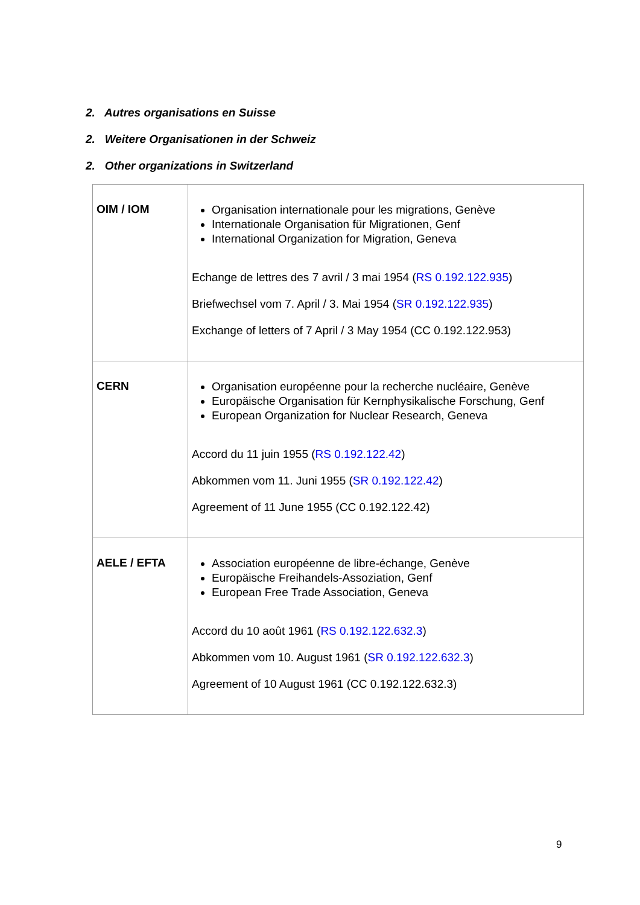2. Autres organisations en Suisse
2. Weitere Organisationen in der Schweiz
2. Other organizations in Switzerland
| OIM / IOM | Organisation internationale pour les migrations, Genève Internationale Organisation für Migrationen, Genf International Organization for Migration, Geneva Echange de lettres des 7 avril / 3 mai 1954 ( RS 0.192.122.935 ) Briefwechsel vom 7. April / 3. Mai 1954 ( SR 0.192.122.935 ) Exchange of letters of 7 April / 3 May 1954 (CC 0.192.122.953) |
| CERN | Organisation européenne pour la recherche nucléaire, Genève Europäische Organisation für Kernphysikalische Forschung, Genf European Organization for Nuclear Research, Geneva Accord du 11 juin 1955 ( RS 0.192.122.42 ) Abkommen vom 11. Juni 1955 ( SR 0.192.122.42 ) Agreement of 11 June 1955 (CC 0.192.122.42) |
| AELE / EFTA | Association européenne de libre-échange, Genève Europäische Freihandels-Assoziation, Genf European Free Trade Association, Geneva Accord du 10 août 1961 ( RS 0.192.122.632.3 ) Abkommen vom 10. August 1961 ( SR 0.192.122.632.3 ) Agreement of 10 August 1961 (CC 0.192.122.632.3) |
9